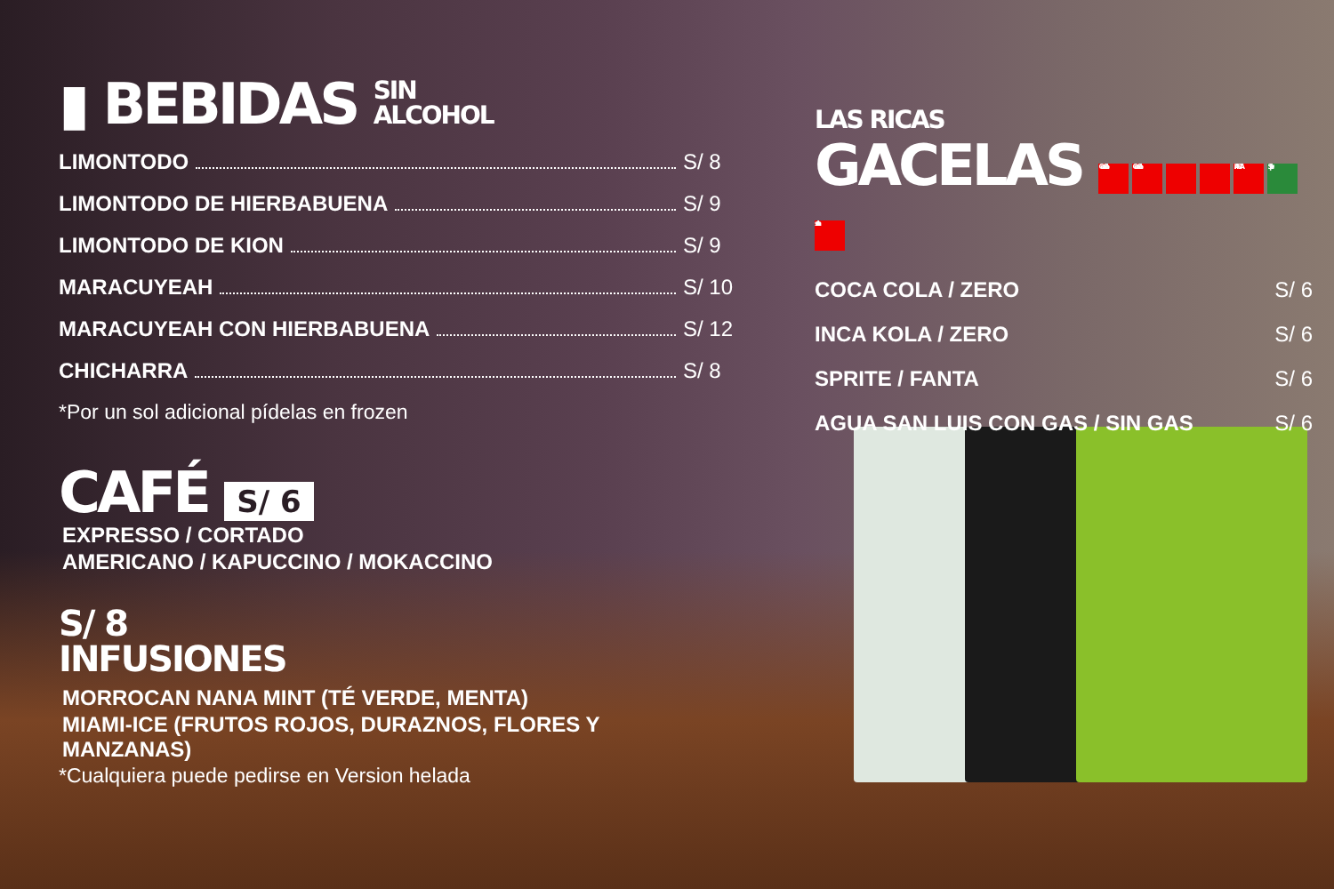▮ BEBIDAS SIN
ALCOHOL
LIMONTODO S/ 8
LIMONTODO DE HIERBABUENA S/ 9
LIMONTODO DE KION S/ 9
MARACUYEAH S/ 10
MARACUYEAH CON HIERBABUENA S/ 12
CHICHARRA S/ 8
*Por un sol adicional pídelas en frozen
CAFÉ S/ 6
EXPRESSO / CORTADO
AMERICANO / KAPUCCINO / MOKACCINO
S/ 8
INFUSIONES
MORROCAN NANA MINT (TÉ VERDE, MENTA)
MIAMI-ICE (FRUTOS ROJOS, DURAZNOS, FLORES Y MANZANAS)
*Cualquiera puede pedirse en Version helada
LAS RICAS
GACELAS Coca-Cola Coca-Cola FANTA Sprite san luis
COCA COLA / ZERO S/ 6
INCA KOLA / ZERO S/ 6
SPRITE / FANTA S/ 6
AGUA SAN LUIS CON GAS / SIN GAS S/ 6